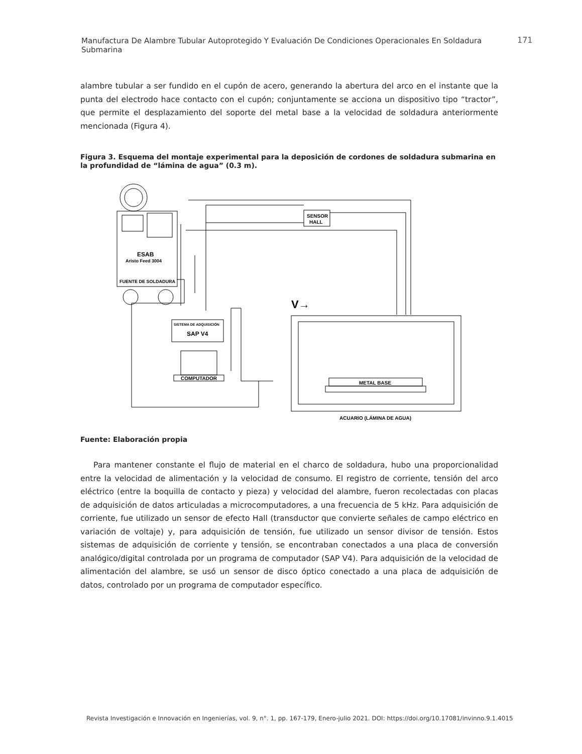Manufactura De Alambre Tubular Autoprotegido Y Evaluación De Condiciones Operacionales En Soldadura Submarina
171
alambre tubular a ser fundido en el cupón de acero, generando la abertura del arco en el instante que la punta del electrodo hace contacto con el cupón; conjuntamente se acciona un dispositivo tipo “tractor”, que permite el desplazamiento del soporte del metal base a la velocidad de soldadura anteriormente mencionada (Figura 4).
Figura 3. Esquema del montaje experimental para la deposición de cordones de soldadura submarina en la profundidad de “lámina de agua” (0.3 m).
SENSOR
HALL
ESAB
Aristo Feed 3004
FUENTE DE SOLDADURA
SISTEMA DE ADQUISICIÓN
SAP V4
COMPUTADOR
METAL BASE
ACUARIO (LÁMINA DE AGUA)
V→
Fuente: Elaboración propia
Para mantener constante el flujo de material en el charco de soldadura, hubo una proporcionalidad entre la velocidad de alimentación y la velocidad de consumo. El registro de corriente, tensión del arco eléctrico (entre la boquilla de contacto y pieza) y velocidad del alambre, fueron recolectadas con placas de adquisición de datos articuladas a microcomputadores, a una frecuencia de 5 kHz. Para adquisición de corriente, fue utilizado un sensor de efecto Hall (transductor que convierte señales de campo eléctrico en variación de voltaje) y, para adquisición de tensión, fue utilizado un sensor divisor de tensión. Estos sistemas de adquisición de corriente y tensión, se encontraban conectados a una placa de conversión analógico/digital controlada por un programa de computador (SAP V4). Para adquisición de la velocidad de alimentación del alambre, se usó un sensor de disco óptico conectado a una placa de adquisición de datos, controlado por un programa de computador específico.
Revista Investigación e Innovación en Ingenierías, vol. 9, n°. 1, pp. 167-179, Enero-julio 2021. DOI: https://doi.org/10.17081/invinno.9.1.4015